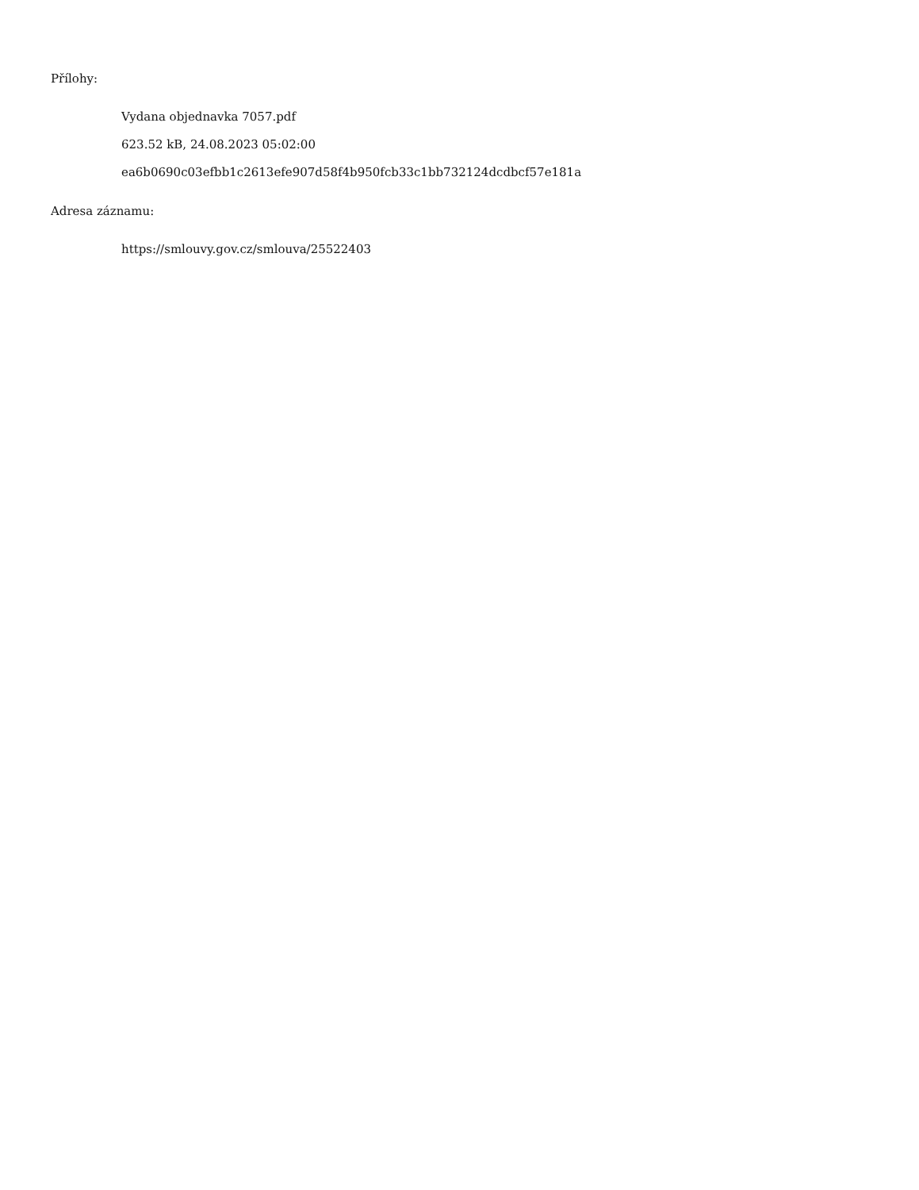Přílohy:
Vydana objednavka 7057.pdf
623.52 kB, 24.08.2023 05:02:00
ea6b0690c03efbb1c2613efe907d58f4b950fcb33c1bb732124dcdbcf57e181a
Adresa záznamu:
https://smlouvy.gov.cz/smlouva/25522403